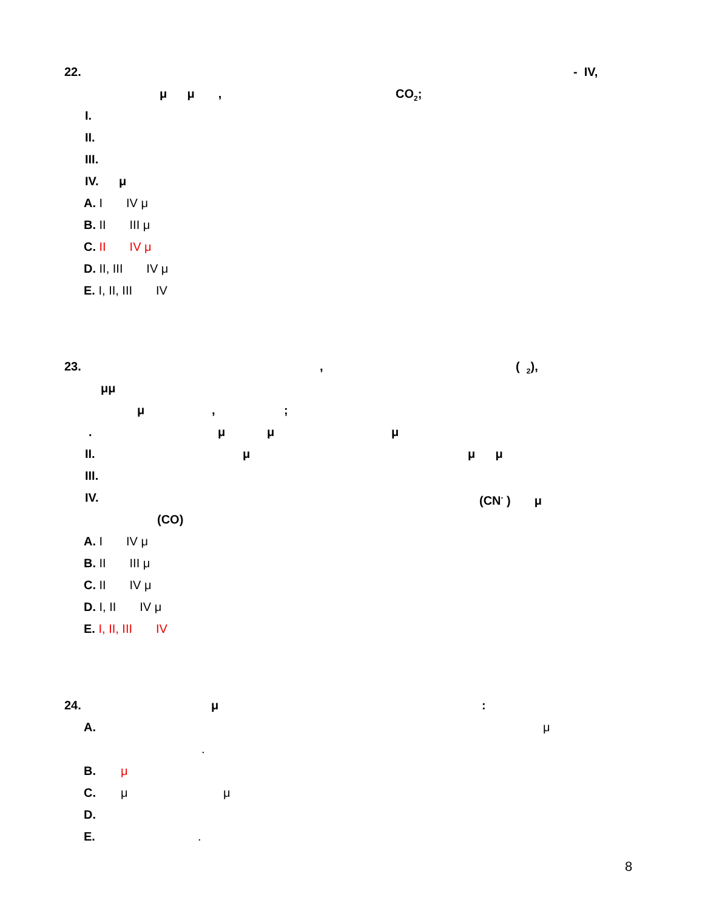22. - IV,
μ μ , CO<sub>2</sub>;
I.
II.
III.
IV. μ
A. I IV μ
B. II III μ
C. II IV μ
D. II, III IV μ
E. I, II, III IV
23., ( <sub>2</sub>),
μμ
μ,;
. μ μ μ
II. μ μ μ
III.
IV. (CN<sup>-</sup> ) μ
(CO)
A. I IV μ
B. II III μ
C. II IV μ
D. I, II IV μ
E. I, II, III IV
24. μ:
A. μ
.
B. μ
C. μ μ
D.
E..
8